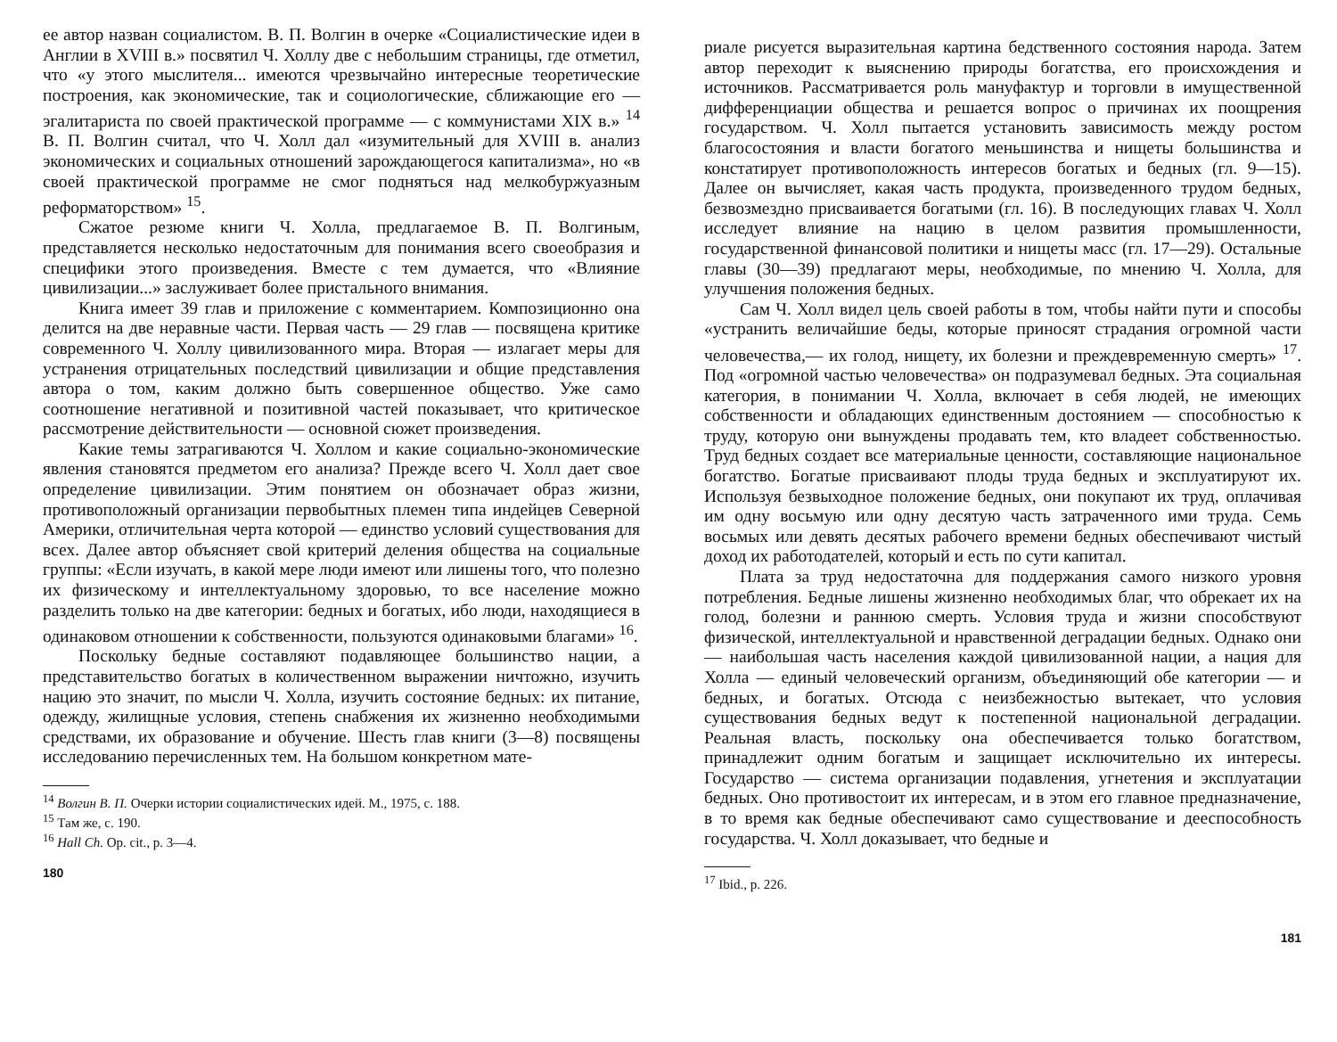ее автор назван социалистом. В. П. Волгин в очерке «Социалистические идеи в Англии в XVIII в.» посвятил Ч. Холлу две с небольшим страницы, где отметил, что «у этого мыслителя... имеются чрезвычайно интересные теоретические построения, как экономические, так и социологические, сближающие его — эгалитариста по своей практической программе — с коммунистами XIX в.» <sup>14</sup> В. П. Волгин считал, что Ч. Холл дал «изумительный для XVIII в. анализ экономических и социальных отношений зарождающегося капитализма», но «в своей практической программе не смог подняться над мелкобуржуазным реформаторством» <sup>15</sup>.
Сжатое резюме книги Ч. Холла, предлагаемое В. П. Волгиным, представляется несколько недостаточным для понимания всего своеобразия и специфики этого произведения. Вместе с тем думается, что «Влияние цивилизации...» заслуживает более пристального внимания.
Книга имеет 39 глав и приложение с комментарием. Композиционно она делится на две неравные части. Первая часть — 29 глав — посвящена критике современного Ч. Холлу цивилизованного мира. Вторая — излагает меры для устранения отрицательных последствий цивилизации и общие представления автора о том, каким должно быть совершенное общество. Уже само соотношение негативной и позитивной частей показывает, что критическое рассмотрение действительности — основной сюжет произведения.
Какие темы затрагиваются Ч. Холлом и какие социально-экономические явления становятся предметом его анализа? Прежде всего Ч. Холл дает свое определение цивилизации. Этим понятием он обозначает образ жизни, противоположный организации первобытных племен типа индейцев Северной Америки, отличительная черта которой — единство условий существования для всех. Далее автор объясняет свой критерий деления общества на социальные группы: «Если изучать, в какой мере люди имеют или лишены того, что полезно их физическому и интеллектуальному здоровью, то все население можно разделить только на две категории: бедных и богатых, ибо люди, находящиеся в одинаковом отношении к собственности, пользуются одинаковыми благами» <sup>16</sup>.
Поскольку бедные составляют подавляющее большинство нации, а представительство богатых в количественном выражении ничтожно, изучить нацию это значит, по мысли Ч. Холла, изучить состояние бедных: их питание, одежду, жилищные условия, степень снабжения их жизненно необходимыми средствами, их образование и обучение. Шесть глав книги (3—8) посвящены исследованию перечисленных тем. На большом конкретном мате-
<sup>14</sup> Волгин В. П. Очерки истории социалистических идей. М., 1975, с. 188.
<sup>15</sup> Там же, с. 190.
<sup>16</sup> Hall Ch. Op. cit., p. 3—4.
180
риале рисуется выразительная картина бедственного состояния народа. Затем автор переходит к выяснению природы богатства, его происхождения и источников. Рассматривается роль мануфактур и торговли в имущественной дифференциации общества и решается вопрос о причинах их поощрения государством. Ч. Холл пытается установить зависимость между ростом благосостояния и власти богатого меньшинства и нищеты большинства и констатирует противоположность интересов богатых и бедных (гл. 9—15). Далее он вычисляет, какая часть продукта, произведенного трудом бедных, безвозмездно присваивается богатыми (гл. 16). В последующих главах Ч. Холл исследует влияние на нацию в целом развития промышленности, государственной финансовой политики и нищеты масс (гл. 17—29). Остальные главы (30—39) предлагают меры, необходимые, по мнению Ч. Холла, для улучшения положения бедных.
Сам Ч. Холл видел цель своей работы в том, чтобы найти пути и способы «устранить величайшие беды, которые приносят страдания огромной части человечества,— их голод, нищету, их болезни и преждевременную смерть» <sup>17</sup>. Под «огромной частью человечества» он подразумевал бедных. Эта социальная категория, в понимании Ч. Холла, включает в себя людей, не имеющих собственности и обладающих единственным достоянием — способностью к труду, которую они вынуждены продавать тем, кто владеет собственностью. Труд бедных создает все материальные ценности, составляющие национальное богатство. Богатые присваивают плоды труда бедных и эксплуатируют их. Используя безвыходное положение бедных, они покупают их труд, оплачивая им одну восьмую или одну десятую часть затраченного ими труда. Семь восьмых или девять десятых рабочего времени бедных обеспечивают чистый доход их работодателей, который и есть по сути капитал.
Плата за труд недостаточна для поддержания самого низкого уровня потребления. Бедные лишены жизненно необходимых благ, что обрекает их на голод, болезни и раннюю смерть. Условия труда и жизни способствуют физической, интеллектуальной и нравственной деградации бедных. Однако они — наибольшая часть населения каждой цивилизованной нации, а нация для Холла — единый человеческий организм, объединяющий обе категории — и бедных, и богатых. Отсюда с неизбежностью вытекает, что условия существования бедных ведут к постепенной национальной деградации. Реальная власть, поскольку она обеспечивается только богатством, принадлежит одним богатым и защищает исключительно их интересы. Государство — система организации подавления, угнетения и эксплуатации бедных. Оно противостоит их интересам, и в этом его главное предназначение, в то время как бедные обеспечивают само существование и дееспособность государства. Ч. Холл доказывает, что бедные и
<sup>17</sup> Ibid., p. 226.
181